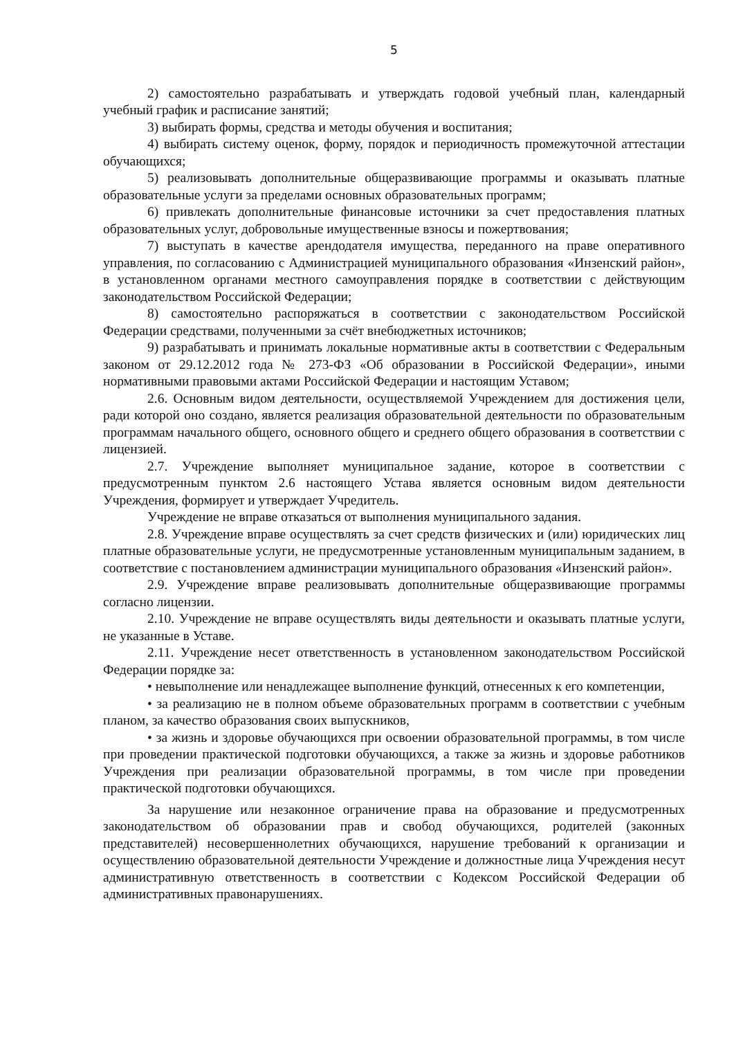5
2) самостоятельно разрабатывать и утверждать годовой учебный план, календарный учебный график и расписание занятий;
3) выбирать формы, средства и методы обучения и воспитания;
4) выбирать систему оценок, форму, порядок и периодичность промежуточной аттестации обучающихся;
5) реализовывать дополнительные общеразвивающие программы и оказывать платные образовательные услуги за пределами основных образовательных программ;
6) привлекать дополнительные финансовые источники за счет предоставления платных образовательных услуг, добровольные имущественные взносы и пожертвования;
7) выступать в качестве арендодателя имущества, переданного на праве оперативного управления, по согласованию с Администрацией муниципального образования «Инзенский район», в установленном органами местного самоуправления порядке в соответствии с действующим законодательством Российской Федерации;
8) самостоятельно распоряжаться в соответствии с законодательством Российской Федерации средствами, полученными за счёт внебюджетных источников;
9) разрабатывать и принимать локальные нормативные акты в соответствии с Федеральным законом от 29.12.2012 года № 273-ФЗ «Об образовании в Российской Федерации», иными нормативными правовыми актами Российской Федерации и настоящим Уставом;
2.6. Основным видом деятельности, осуществляемой Учреждением для достижения цели, ради которой оно создано, является реализация образовательной деятельности по образовательным программам начального общего, основного общего и среднего общего образования в соответствии с лицензией.
2.7. Учреждение выполняет муниципальное задание, которое в соответствии с предусмотренным пунктом 2.6 настоящего Устава является основным видом деятельности Учреждения, формирует и утверждает Учредитель.
Учреждение не вправе отказаться от выполнения муниципального задания.
2.8. Учреждение вправе осуществлять за счет средств физических и (или) юридических лиц платные образовательные услуги, не предусмотренные установленным муниципальным заданием, в соответствие с постановлением администрации муниципального образования «Инзенский район».
2.9. Учреждение вправе реализовывать дополнительные общеразвивающие программы согласно лицензии.
2.10. Учреждение не вправе осуществлять виды деятельности и оказывать платные услуги, не указанные в Уставе.
2.11. Учреждение несет ответственность в установленном законодательством Российской Федерации порядке за:
• невыполнение или ненадлежащее выполнение функций, отнесенных к его компетенции,
• за реализацию не в полном объеме образовательных программ в соответствии с учебным планом, за качество образования своих выпускников,
• за жизнь и здоровье обучающихся при освоении образовательной программы, в том числе при проведении практической подготовки обучающихся, а также за жизнь и здоровье работников Учреждения при реализации образовательной программы, в том числе при проведении практической подготовки обучающихся.
За нарушение или незаконное ограничение права на образование и предусмотренных законодательством об образовании прав и свобод обучающихся, родителей (законных представителей) несовершеннолетних обучающихся, нарушение требований к организации и осуществлению образовательной деятельности Учреждение и должностные лица Учреждения несут административную ответственность в соответствии с Кодексом Российской Федерации об административных правонарушениях.